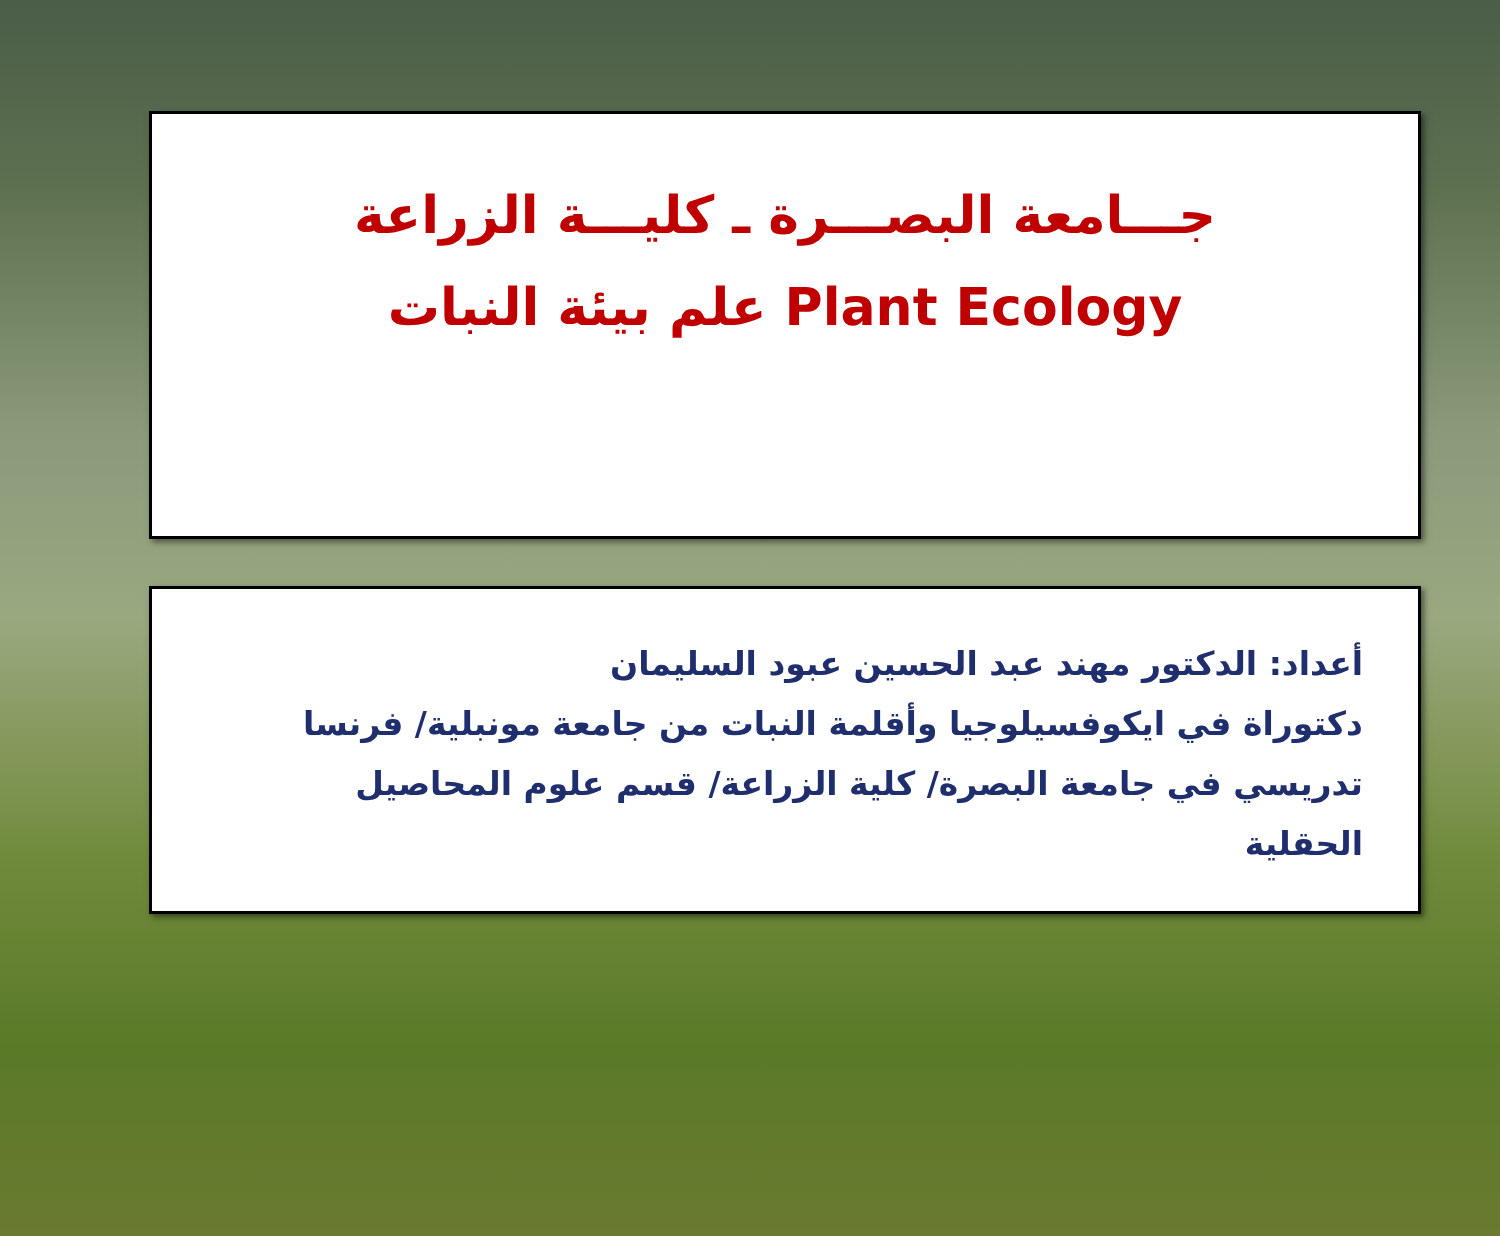جـــامعة البصـــرة ـ كليـــة الزراعة
علم بيئة النبات Plant Ecology
أعداد: الدكتور مهند عبد الحسين عبود السليمان
دكتوراة في ايكوفسيلوجيا وأقلمة النبات من جامعة مونبلية/ فرنسا
تدريسي في جامعة البصرة/ كلية الزراعة/ قسم علوم المحاصيل الحقلية